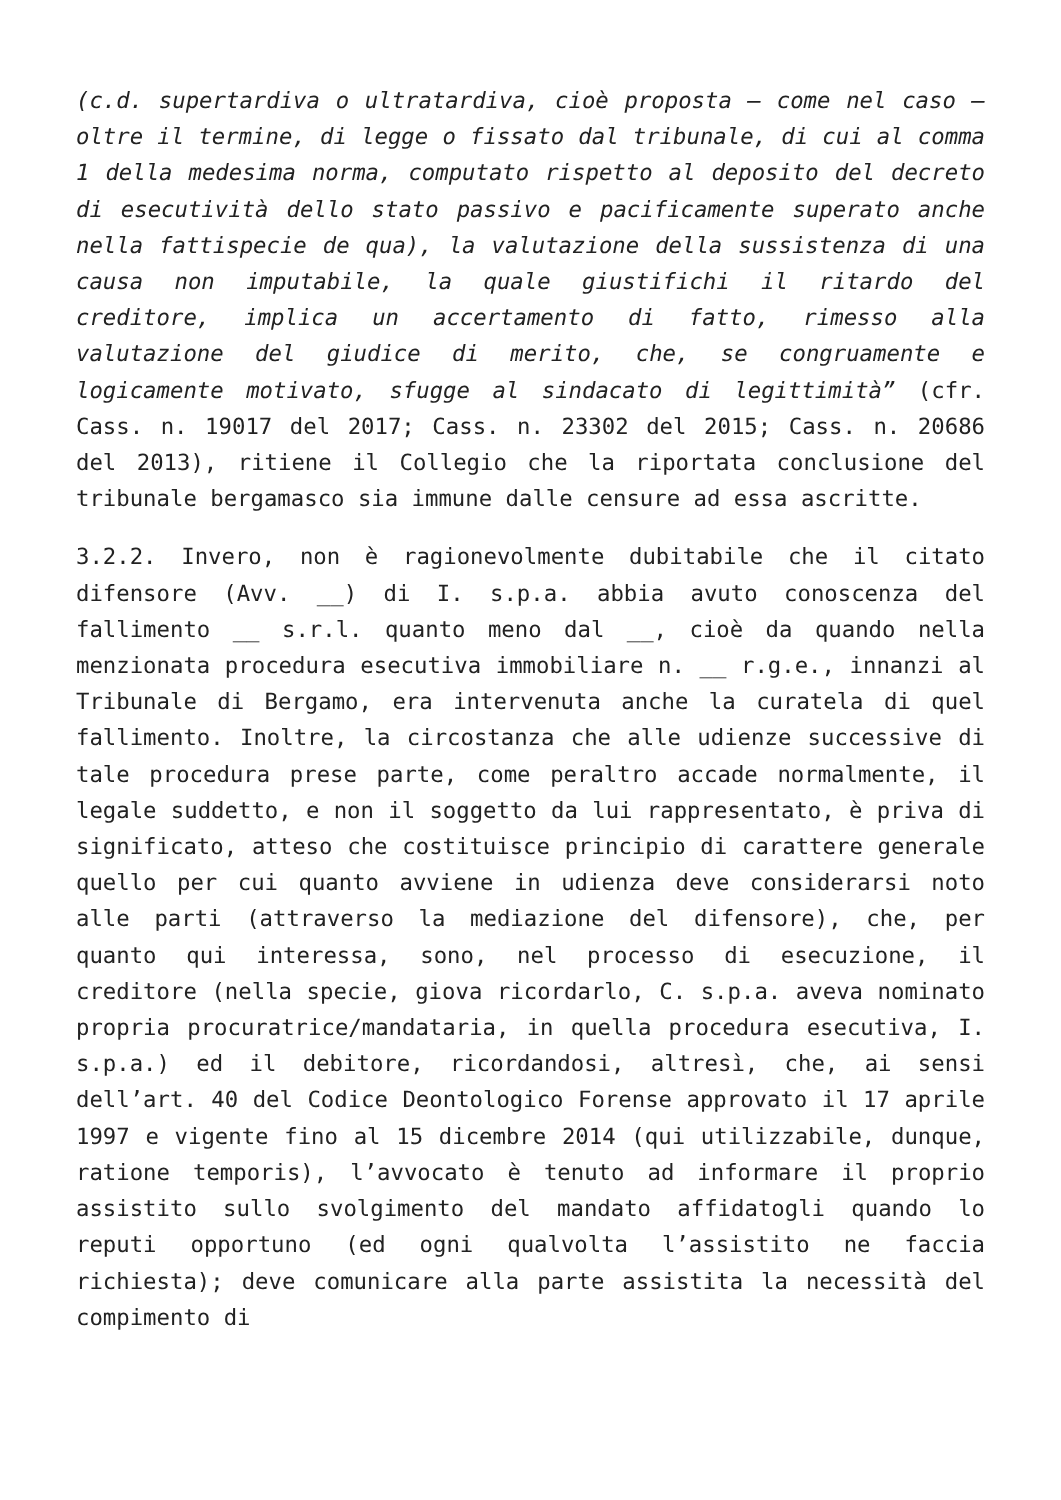(c.d. supertardiva o ultratardiva, cioè proposta – come nel caso – oltre il termine, di legge o fissato dal tribunale, di cui al comma 1 della medesima norma, computato rispetto al deposito del decreto di esecutività dello stato passivo e pacificamente superato anche nella fattispecie de qua), la valutazione della sussistenza di una causa non imputabile, la quale giustifichi il ritardo del creditore, implica un accertamento di fatto, rimesso alla valutazione del giudice di merito, che, se congruamente e logicamente motivato, sfugge al sindacato di legittimità” (cfr. Cass. n. 19017 del 2017; Cass. n. 23302 del 2015; Cass. n. 20686 del 2013), ritiene il Collegio che la riportata conclusione del tribunale bergamasco sia immune dalle censure ad essa ascritte.
3.2.2. Invero, non è ragionevolmente dubitabile che il citato difensore (Avv. __) di I. s.p.a. abbia avuto conoscenza del fallimento __ s.r.l. quanto meno dal __, cioè da quando nella menzionata procedura esecutiva immobiliare n. __ r.g.e., innanzi al Tribunale di Bergamo, era intervenuta anche la curatela di quel fallimento. Inoltre, la circostanza che alle udienze successive di tale procedura prese parte, come peraltro accade normalmente, il legale suddetto, e non il soggetto da lui rappresentato, è priva di significato, atteso che costituisce principio di carattere generale quello per cui quanto avviene in udienza deve considerarsi noto alle parti (attraverso la mediazione del difensore), che, per quanto qui interessa, sono, nel processo di esecuzione, il creditore (nella specie, giova ricordarlo, C. s.p.a. aveva nominato propria procuratrice/mandataria, in quella procedura esecutiva, I. s.p.a.) ed il debitore, ricordandosi, altresì, che, ai sensi dell’art. 40 del Codice Deontologico Forense approvato il 17 aprile 1997 e vigente fino al 15 dicembre 2014 (qui utilizzabile, dunque, ratione temporis), l’avvocato è tenuto ad informare il proprio assistito sullo svolgimento del mandato affidatogli quando lo reputi opportuno (ed ogni qualvolta l’assistito ne faccia richiesta); deve comunicare alla parte assistita la necessità del compimento di